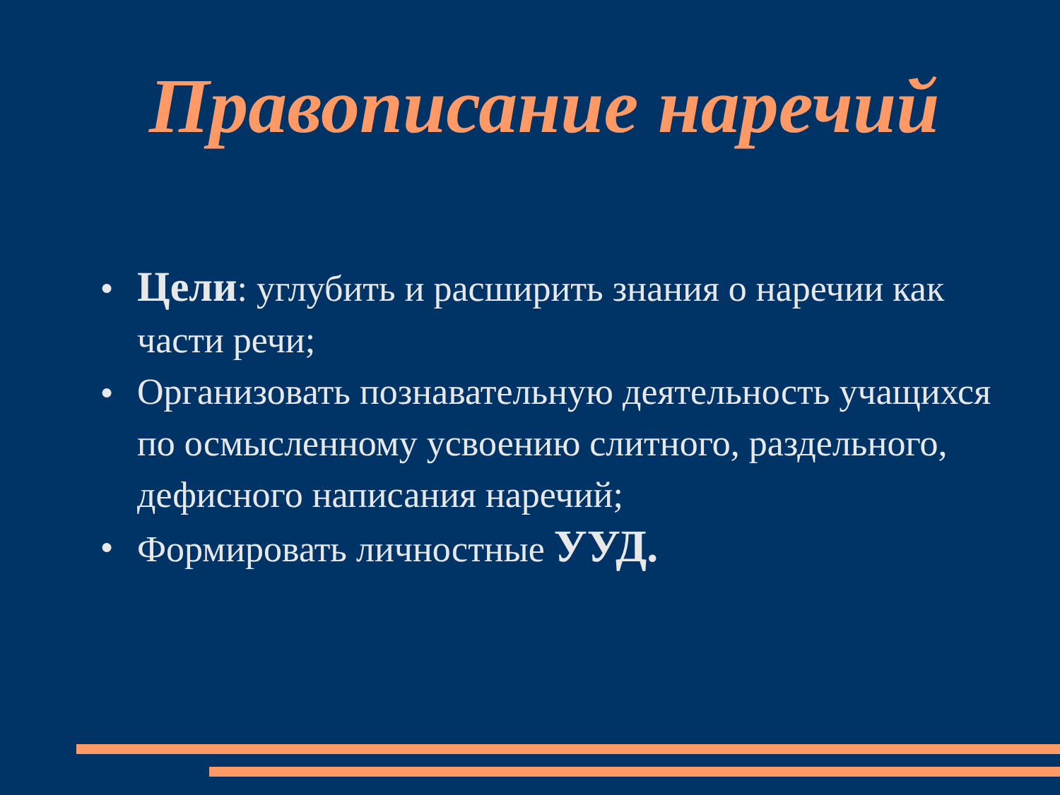Правописание наречий
● Цели: углубить и расширить знания о наречии как части речи;
● Организовать познавательную деятельность учащихся по осмысленному усвоению слитного, раздельного, дефисного написания наречий;
● Формировать личностные УУД.